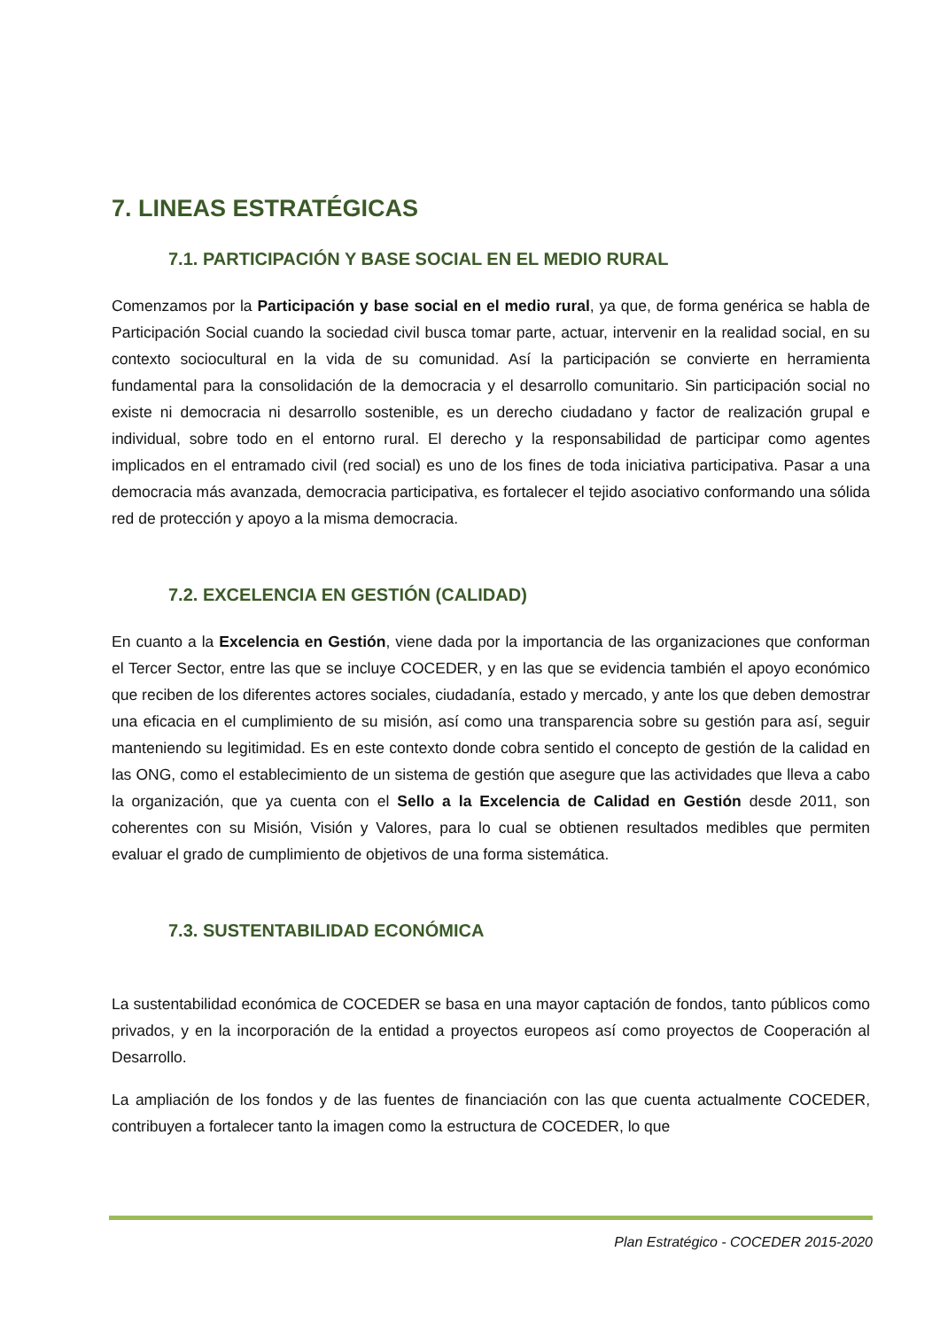7. LINEAS ESTRATÉGICAS
7.1. PARTICIPACIÓN Y BASE SOCIAL EN EL MEDIO RURAL
Comenzamos por la Participación y base social en el medio rural, ya que, de forma genérica se habla de Participación Social cuando la sociedad civil busca tomar parte, actuar, intervenir en la realidad social, en su contexto sociocultural en la vida de su comunidad. Así la participación se convierte en herramienta fundamental para la consolidación de la democracia y el desarrollo comunitario. Sin participación social no existe ni democracia ni desarrollo sostenible, es un derecho ciudadano y factor de realización grupal e individual, sobre todo en el entorno rural. El derecho y la responsabilidad de participar como agentes implicados en el entramado civil (red social) es uno de los fines de toda iniciativa participativa. Pasar a una democracia más avanzada, democracia participativa, es fortalecer el tejido asociativo conformando una sólida red de protección y apoyo a la misma democracia.
7.2. EXCELENCIA EN GESTIÓN (CALIDAD)
En cuanto a la Excelencia en Gestión, viene dada por la importancia de las organizaciones que conforman el Tercer Sector, entre las que se incluye COCEDER, y en las que se evidencia también el apoyo económico que reciben de los diferentes actores sociales, ciudadanía, estado y mercado, y ante los que deben demostrar una eficacia en el cumplimiento de su misión, así como una transparencia sobre su gestión para así, seguir manteniendo su legitimidad. Es en este contexto donde cobra sentido el concepto de gestión de la calidad en las ONG, como el establecimiento de un sistema de gestión que asegure que las actividades que lleva a cabo la organización, que ya cuenta con el Sello a la Excelencia de Calidad en Gestión desde 2011, son coherentes con su Misión, Visión y Valores, para lo cual se obtienen resultados medibles que permiten evaluar el grado de cumplimiento de objetivos de una forma sistemática.
7.3. SUSTENTABILIDAD ECONÓMICA
La sustentabilidad económica de COCEDER se basa en una mayor captación de fondos, tanto públicos como privados, y en la incorporación de la entidad a proyectos europeos así como proyectos de Cooperación al Desarrollo.
La ampliación de los fondos y de las fuentes de financiación con las que cuenta actualmente COCEDER, contribuyen a fortalecer tanto la imagen como la estructura de COCEDER, lo que
Plan Estratégico - COCEDER 2015-2020